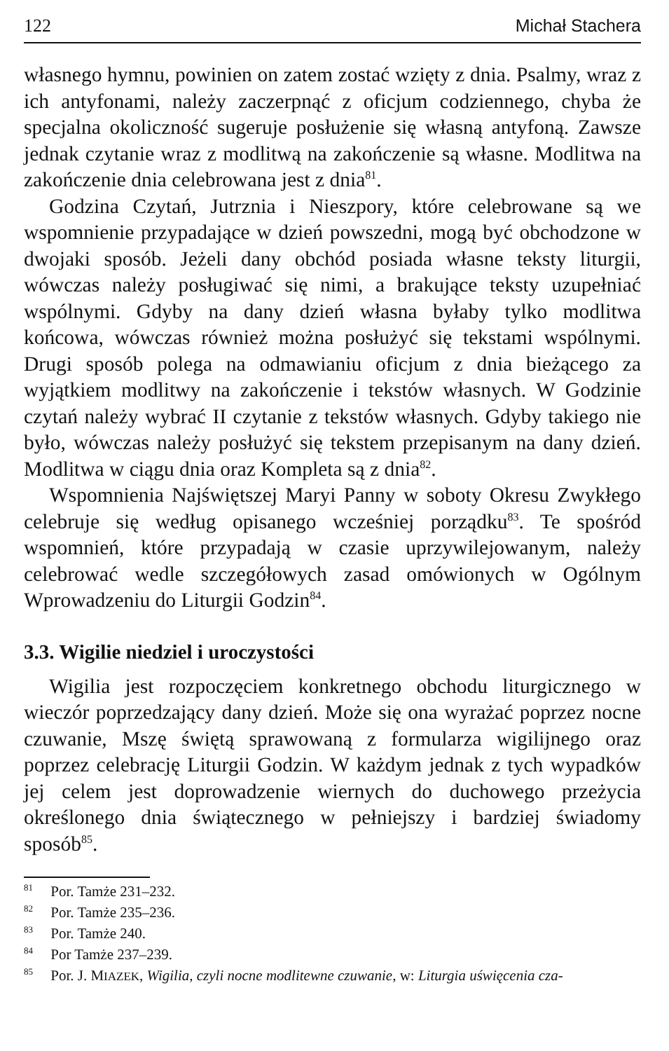122 Michał Stachera
własnego hymnu, powinien on zatem zostać wzięty z dnia. Psalmy, wraz z ich antyfonami, należy zaczerpnąć z oficjum codziennego, chyba że specjalna okoliczność sugeruje posłużenie się własną antyfoną. Zawsze jednak czytanie wraz z modlitwą na zakończenie są własne. Modlitwa na zakończenie dnia celebrowana jest z dnia<sup>81</sup>.
Godzina Czytań, Jutrznia i Nieszpory, które celebrowane są we wspomnienie przypadające w dzień powszedni, mogą być obchodzone w dwojaki sposób. Jeżeli dany obchód posiada własne teksty liturgii, wówczas należy posługiwać się nimi, a brakujące teksty uzupełniać wspólnymi. Gdyby na dany dzień własna byłaby tylko modlitwa końcowa, wówczas również można posłużyć się tekstami wspólnymi. Drugi sposób polega na odmawianiu oficjum z dnia bieżącego za wyjątkiem modlitwy na zakończenie i tekstów własnych. W Godzinie czytań należy wybrać II czytanie z tekstów własnych. Gdyby takiego nie było, wówczas należy posłużyć się tekstem przepisanym na dany dzień. Modlitwa w ciągu dnia oraz Kompleta są z dnia<sup>82</sup>.
Wspomnienia Najświętszej Maryi Panny w soboty Okresu Zwykłego celebruje się według opisanego wcześniej porządku<sup>83</sup>. Te spośród wspomnień, które przypadają w czasie uprzywilejowanym, należy celebrować wedle szczegółowych zasad omówionych w Ogólnym Wprowadzeniu do Liturgii Godzin<sup>84</sup>.
3.3. Wigilie niedziel i uroczystości
Wigilia jest rozpoczęciem konkretnego obchodu liturgicznego w wieczór poprzedzający dany dzień. Może się ona wyrażać poprzez nocne czuwanie, Mszę świętą sprawowaną z formularza wigilijnego oraz poprzez celebrację Liturgii Godzin. W każdym jednak z tych wypadków jej celem jest doprowadzenie wiernych do duchowego przeżycia określonego dnia świątecznego w pełniejszy i bardziej świadomy sposób<sup>85</sup>.
<sup>81</sup> Por. Tamże 231–232.
<sup>82</sup> Por. Tamże 235–236.
<sup>83</sup> Por. Tamże 240.
<sup>84</sup> Por Tamże 237–239.
<sup>85</sup> Por. J. MIAZEK, Wigilia, czyli nocne modlitewne czuwanie, w: Liturgia uświęcenia cza-